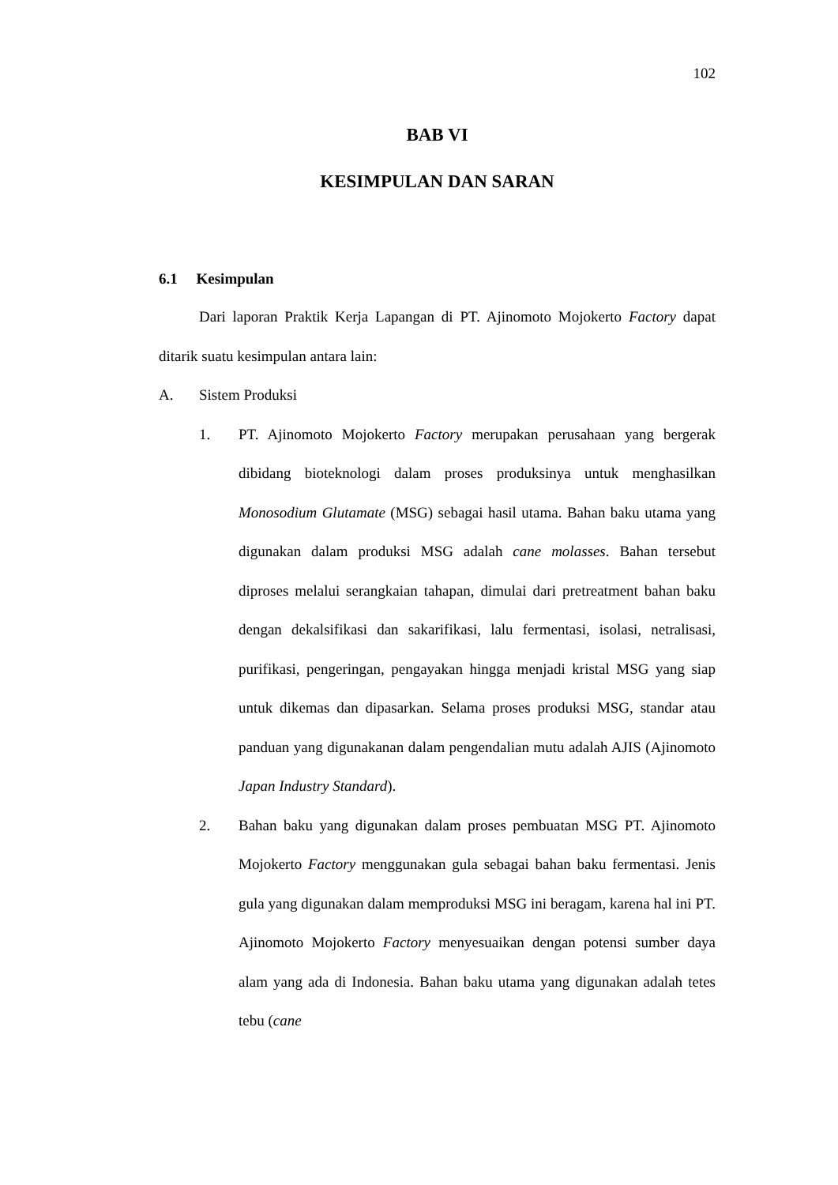102
BAB VI
KESIMPULAN DAN SARAN
6.1 Kesimpulan
Dari laporan Praktik Kerja Lapangan di PT. Ajinomoto Mojokerto Factory dapat ditarik suatu kesimpulan antara lain:
A. Sistem Produksi
1. PT. Ajinomoto Mojokerto Factory merupakan perusahaan yang bergerak dibidang bioteknologi dalam proses produksinya untuk menghasilkan Monosodium Glutamate (MSG) sebagai hasil utama. Bahan baku utama yang digunakan dalam produksi MSG adalah cane molasses. Bahan tersebut diproses melalui serangkaian tahapan, dimulai dari pretreatment bahan baku dengan dekalsifikasi dan sakarifikasi, lalu fermentasi, isolasi, netralisasi, purifikasi, pengeringan, pengayakan hingga menjadi kristal MSG yang siap untuk dikemas dan dipasarkan. Selama proses produksi MSG, standar atau panduan yang digunakanan dalam pengendalian mutu adalah AJIS (Ajinomoto Japan Industry Standard).
2. Bahan baku yang digunakan dalam proses pembuatan MSG PT. Ajinomoto Mojokerto Factory menggunakan gula sebagai bahan baku fermentasi. Jenis gula yang digunakan dalam memproduksi MSG ini beragam, karena hal ini PT. Ajinomoto Mojokerto Factory menyesuaikan dengan potensi sumber daya alam yang ada di Indonesia. Bahan baku utama yang digunakan adalah tetes tebu (cane